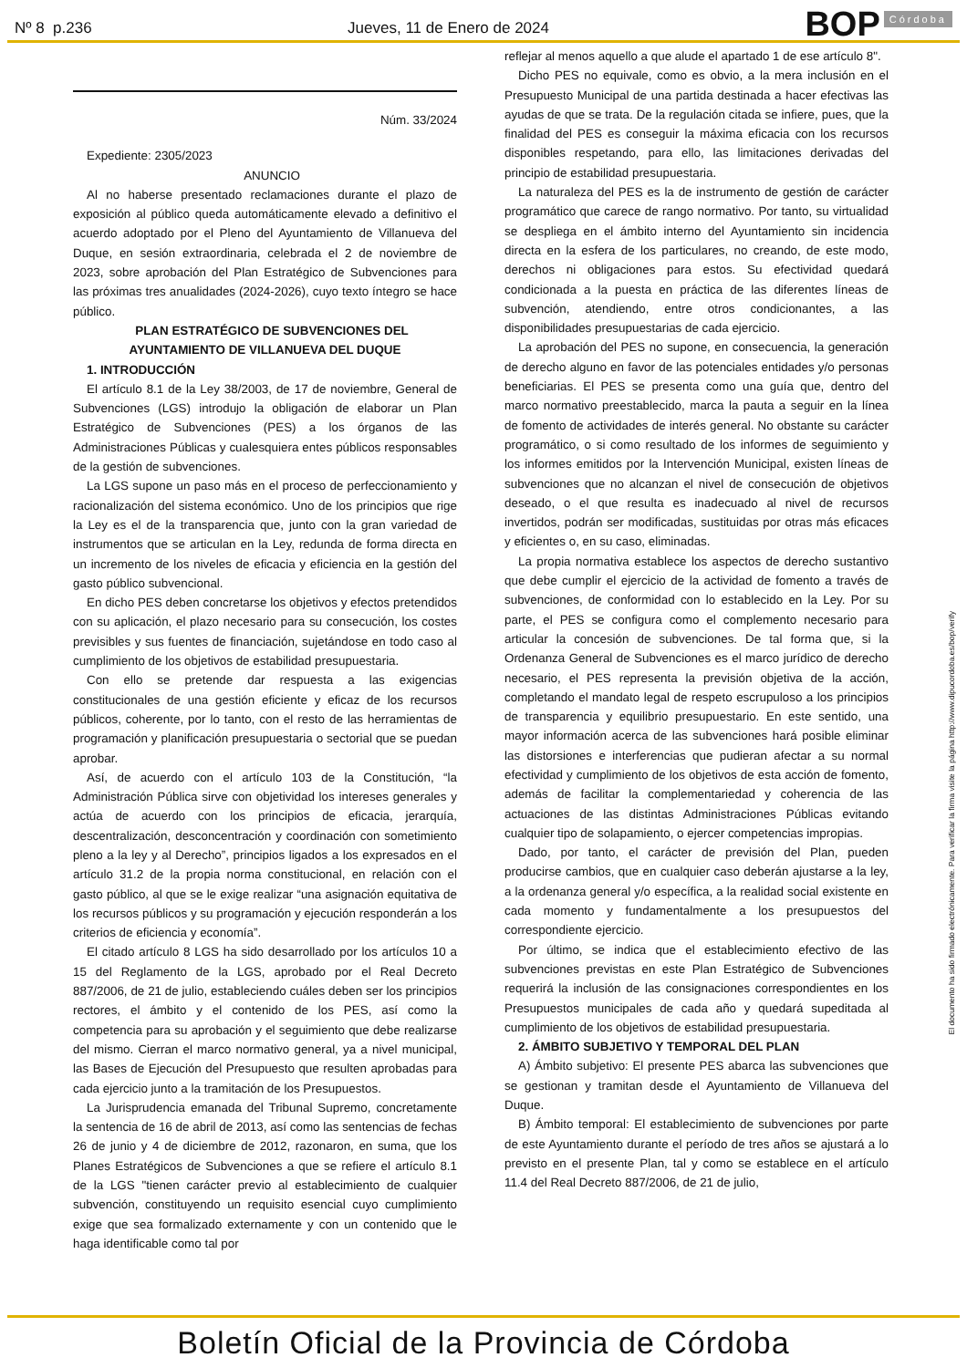Nº 8 p.236
Jueves, 11 de Enero de 2024
BOP Córdoba
Núm. 33/2024
Expediente: 2305/2023
ANUNCIO
Al no haberse presentado reclamaciones durante el plazo de exposición al público queda automáticamente elevado a definitivo el acuerdo adoptado por el Pleno del Ayuntamiento de Villanueva del Duque, en sesión extraordinaria, celebrada el 2 de noviembre de 2023, sobre aprobación del Plan Estratégico de Subvenciones para las próximas tres anualidades (2024-2026), cuyo texto íntegro se hace público.
PLAN ESTRATÉGICO DE SUBVENCIONES DEL AYUNTAMIENTO DE VILLANUEVA DEL DUQUE
1. INTRODUCCIÓN
El artículo 8.1 de la Ley 38/2003, de 17 de noviembre, General de Subvenciones (LGS) introdujo la obligación de elaborar un Plan Estratégico de Subvenciones (PES) a los órganos de las Administraciones Públicas y cualesquiera entes públicos responsables de la gestión de subvenciones.
La LGS supone un paso más en el proceso de perfeccionamiento y racionalización del sistema económico. Uno de los principios que rige la Ley es el de la transparencia que, junto con la gran variedad de instrumentos que se articulan en la Ley, redunda de forma directa en un incremento de los niveles de eficacia y eficiencia en la gestión del gasto público subvencional.
En dicho PES deben concretarse los objetivos y efectos pretendidos con su aplicación, el plazo necesario para su consecución, los costes previsibles y sus fuentes de financiación, sujetándose en todo caso al cumplimiento de los objetivos de estabilidad presupuestaria.
Con ello se pretende dar respuesta a las exigencias constitucionales de una gestión eficiente y eficaz de los recursos públicos, coherente, por lo tanto, con el resto de las herramientas de programación y planificación presupuestaria o sectorial que se puedan aprobar.
Así, de acuerdo con el artículo 103 de la Constitución, “la Administración Pública sirve con objetividad los intereses generales y actúa de acuerdo con los principios de eficacia, jerarquía, descentralización, desconcentración y coordinación con sometimiento pleno a la ley y al Derecho”, principios ligados a los expresados en el artículo 31.2 de la propia norma constitucional, en relación con el gasto público, al que se le exige realizar “una asignación equitativa de los recursos públicos y su programación y ejecución responderán a los criterios de eficiencia y economía”.
El citado artículo 8 LGS ha sido desarrollado por los artículos 10 a 15 del Reglamento de la LGS, aprobado por el Real Decreto 887/2006, de 21 de julio, estableciendo cuáles deben ser los principios rectores, el ámbito y el contenido de los PES, así como la competencia para su aprobación y el seguimiento que debe realizarse del mismo. Cierran el marco normativo general, ya a nivel municipal, las Bases de Ejecución del Presupuesto que resulten aprobadas para cada ejercicio junto a la tramitación de los Presupuestos.
La Jurisprudencia emanada del Tribunal Supremo, concretamente la sentencia de 16 de abril de 2013, así como las sentencias de fechas 26 de junio y 4 de diciembre de 2012, razonaron, en suma, que los Planes Estratégicos de Subvenciones a que se refiere el artículo 8.1 de la LGS "tienen carácter previo al establecimiento de cualquier subvención, constituyendo un requisito esencial cuyo cumplimiento exige que sea formalizado externamente y con un contenido que le haga identificable como tal por
reflejar al menos aquello a que alude el apartado 1 de ese artículo 8".
Dicho PES no equivale, como es obvio, a la mera inclusión en el Presupuesto Municipal de una partida destinada a hacer efectivas las ayudas de que se trata. De la regulación citada se infiere, pues, que la finalidad del PES es conseguir la máxima eficacia con los recursos disponibles respetando, para ello, las limitaciones derivadas del principio de estabilidad presupuestaria.
La naturaleza del PES es la de instrumento de gestión de carácter programático que carece de rango normativo. Por tanto, su virtualidad se despliega en el ámbito interno del Ayuntamiento sin incidencia directa en la esfera de los particulares, no creando, de este modo, derechos ni obligaciones para estos. Su efectividad quedará condicionada a la puesta en práctica de las diferentes líneas de subvención, atendiendo, entre otros condicionantes, a las disponibilidades presupuestarias de cada ejercicio.
La aprobación del PES no supone, en consecuencia, la generación de derecho alguno en favor de las potenciales entidades y/o personas beneficiarias. El PES se presenta como una guía que, dentro del marco normativo preestablecido, marca la pauta a seguir en la línea de fomento de actividades de interés general. No obstante su carácter programático, o si como resultado de los informes de seguimiento y los informes emitidos por la Intervención Municipal, existen líneas de subvenciones que no alcanzan el nivel de consecución de objetivos deseado, o el que resulta es inadecuado al nivel de recursos invertidos, podrán ser modificadas, sustituidas por otras más eficaces y eficientes o, en su caso, eliminadas.
La propia normativa establece los aspectos de derecho sustantivo que debe cumplir el ejercicio de la actividad de fomento a través de subvenciones, de conformidad con lo establecido en la Ley. Por su parte, el PES se configura como el complemento necesario para articular la concesión de subvenciones. De tal forma que, si la Ordenanza General de Subvenciones es el marco jurídico de derecho necesario, el PES representa la previsión objetiva de la acción, completando el mandato legal de respeto escrupuloso a los principios de transparencia y equilibrio presupuestario. En este sentido, una mayor información acerca de las subvenciones hará posible eliminar las distorsiones e interferencias que pudieran afectar a su normal efectividad y cumplimiento de los objetivos de esta acción de fomento, además de facilitar la complementariedad y coherencia de las actuaciones de las distintas Administraciones Públicas evitando cualquier tipo de solapamiento, o ejercer competencias impropias.
Dado, por tanto, el carácter de previsión del Plan, pueden producirse cambios, que en cualquier caso deberán ajustarse a la ley, a la ordenanza general y/o específica, a la realidad social existente en cada momento y fundamentalmente a los presupuestos del correspondiente ejercicio.
Por último, se indica que el establecimiento efectivo de las subvenciones previstas en este Plan Estratégico de Subvenciones requerirá la inclusión de las consignaciones correspondientes en los Presupuestos municipales de cada año y quedará supeditada al cumplimiento de los objetivos de estabilidad presupuestaria.
2. ÁMBITO SUBJETIVO Y TEMPORAL DEL PLAN
A) Ámbito subjetivo: El presente PES abarca las subvenciones que se gestionan y tramitan desde el Ayuntamiento de Villanueva del Duque.
B) Ámbito temporal: El establecimiento de subvenciones por parte de este Ayuntamiento durante el período de tres años se ajustará a lo previsto en el presente Plan, tal y como se establece en el artículo 11.4 del Real Decreto 887/2006, de 21 de julio,
El documento ha sido firmado electrónicamente. Para verificar la firma visite la página http://www.dipucordoba.es/bop/verify
Boletín Oficial de la Provincia de Córdoba